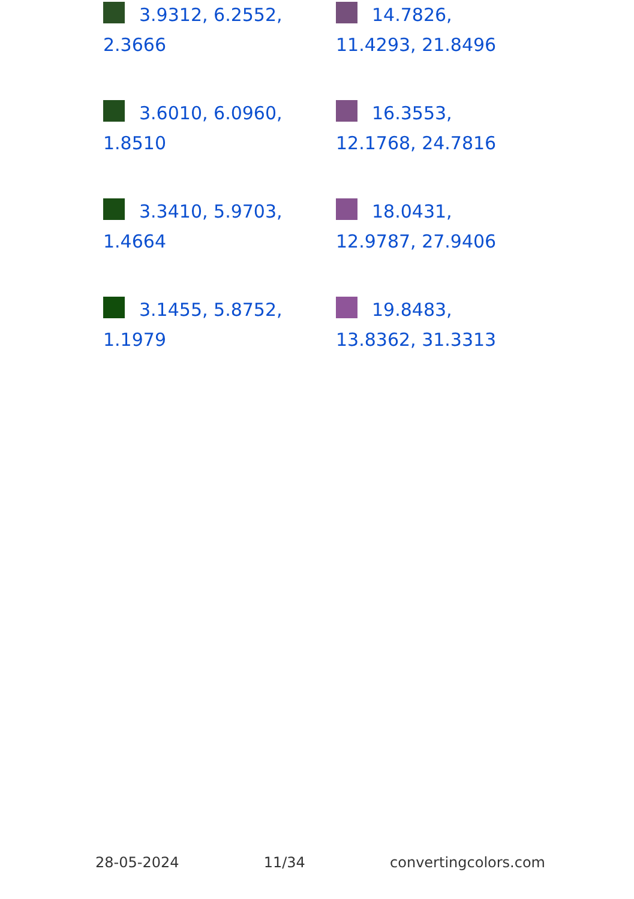3.9312, 6.2552, 2.3666
14.7826, 11.4293, 21.8496
3.6010, 6.0960, 1.8510
16.3553, 12.1768, 24.7816
3.3410, 5.9703, 1.4664
18.0431, 12.9787, 27.9406
3.1455, 5.8752, 1.1979
19.8483, 13.8362, 31.3313
28-05-2024 11/34 convertingcolors.com